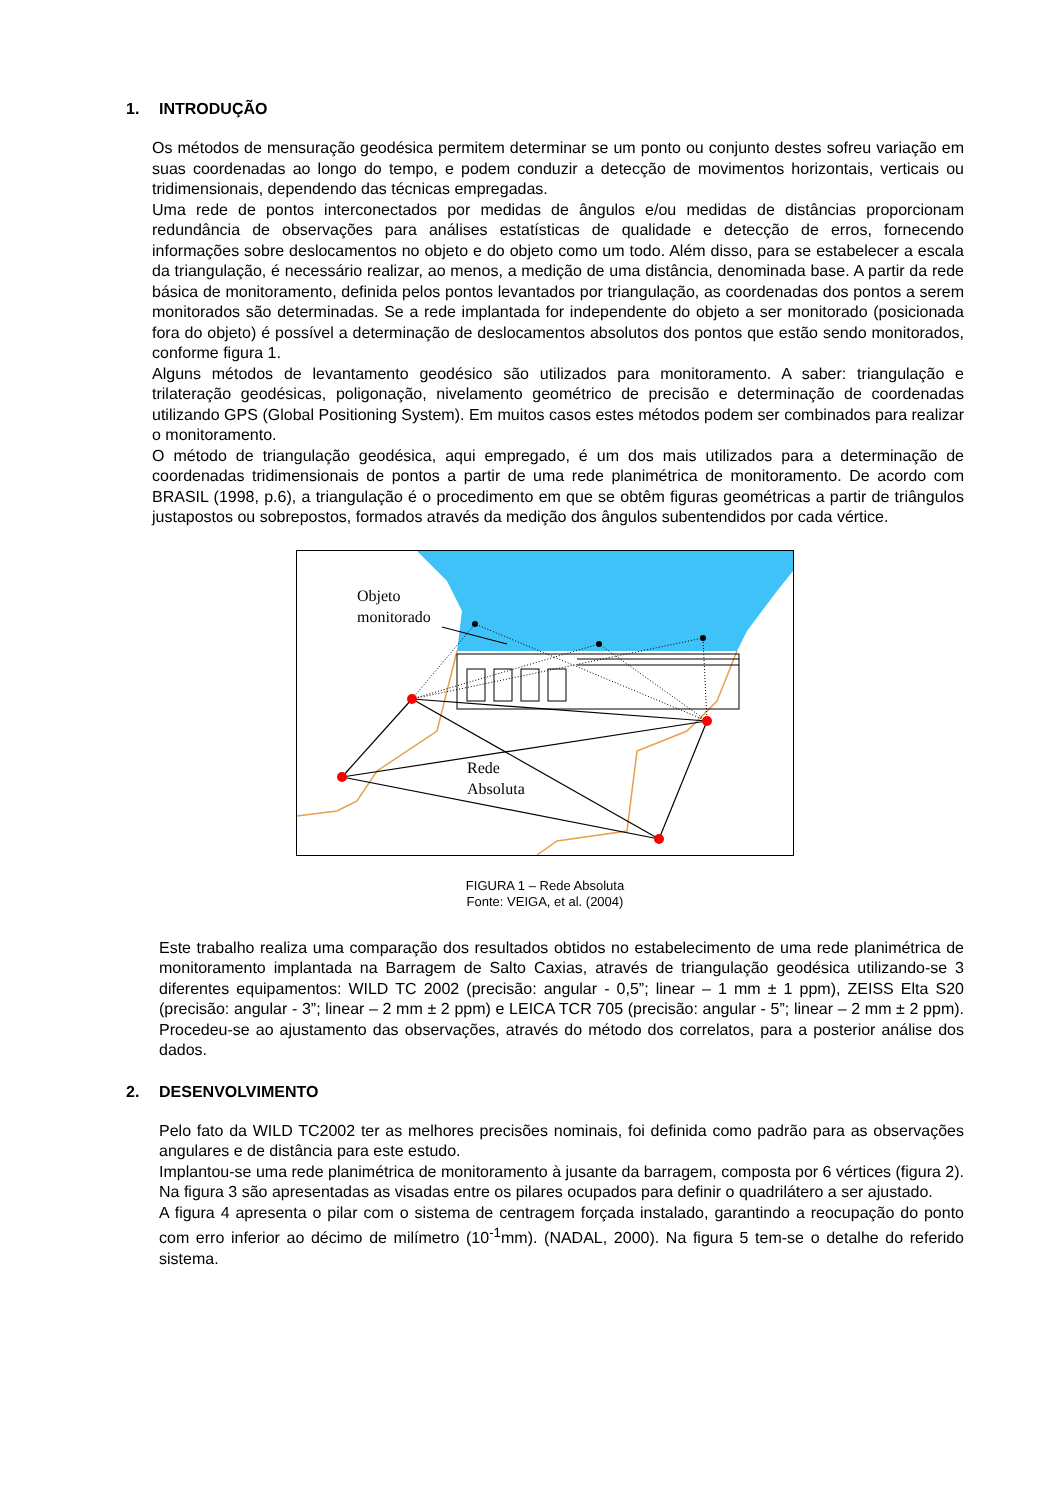1. INTRODUÇÃO
Os métodos de mensuração geodésica permitem determinar se um ponto ou conjunto destes sofreu variação em suas coordenadas ao longo do tempo, e podem conduzir a detecção de movimentos horizontais, verticais ou tridimensionais, dependendo das técnicas empregadas.
Uma rede de pontos interconectados por medidas de ângulos e/ou medidas de distâncias proporcionam redundância de observações para análises estatísticas de qualidade e detecção de erros, fornecendo informações sobre deslocamentos no objeto e do objeto como um todo. Além disso, para se estabelecer a escala da triangulação, é necessário realizar, ao menos, a medição de uma distância, denominada base. A partir da rede básica de monitoramento, definida pelos pontos levantados por triangulação, as coordenadas dos pontos a serem monitorados são determinadas. Se a rede implantada for independente do objeto a ser monitorado (posicionada fora do objeto) é possível a determinação de deslocamentos absolutos dos pontos que estão sendo monitorados, conforme figura 1.
Alguns métodos de levantamento geodésico são utilizados para monitoramento. A saber: triangulação e trilateração geodésicas, poligonação, nivelamento geométrico de precisão e determinação de coordenadas utilizando GPS (Global Positioning System). Em muitos casos estes métodos podem ser combinados para realizar o monitoramento.
O método de triangulação geodésica, aqui empregado, é um dos mais utilizados para a determinação de coordenadas tridimensionais de pontos a partir de uma rede planimétrica de monitoramento. De acordo com BRASIL (1998, p.6), a triangulação é o procedimento em que se obtêm figuras geométricas a partir de triângulos justapostos ou sobrepostos, formados através da medição dos ângulos subentendidos por cada vértice.
Objeto
monitorado
Rede
Absoluta
FIGURA 1 – Rede Absoluta
Fonte: VEIGA, et al. (2004)
Este trabalho realiza uma comparação dos resultados obtidos no estabelecimento de uma rede planimétrica de monitoramento implantada na Barragem de Salto Caxias, através de triangulação geodésica utilizando-se 3 diferentes equipamentos: WILD TC 2002 (precisão: angular - 0,5”; linear – 1 mm ± 1 ppm), ZEISS Elta S20 (precisão: angular - 3”; linear – 2 mm ± 2 ppm) e LEICA TCR 705 (precisão: angular - 5”; linear – 2 mm ± 2 ppm). Procedeu-se ao ajustamento das observações, através do método dos correlatos, para a posterior análise dos dados.
2. DESENVOLVIMENTO
Pelo fato da WILD TC2002 ter as melhores precisões nominais, foi definida como padrão para as observações angulares e de distância para este estudo.
Implantou-se uma rede planimétrica de monitoramento à jusante da barragem, composta por 6 vértices (figura 2). Na figura 3 são apresentadas as visadas entre os pilares ocupados para definir o quadrilátero a ser ajustado.
A figura 4 apresenta o pilar com o sistema de centragem forçada instalado, garantindo a reocupação do ponto com erro inferior ao décimo de milímetro (10<sup>-1</sup>mm). (NADAL, 2000). Na figura 5 tem-se o detalhe do referido sistema.